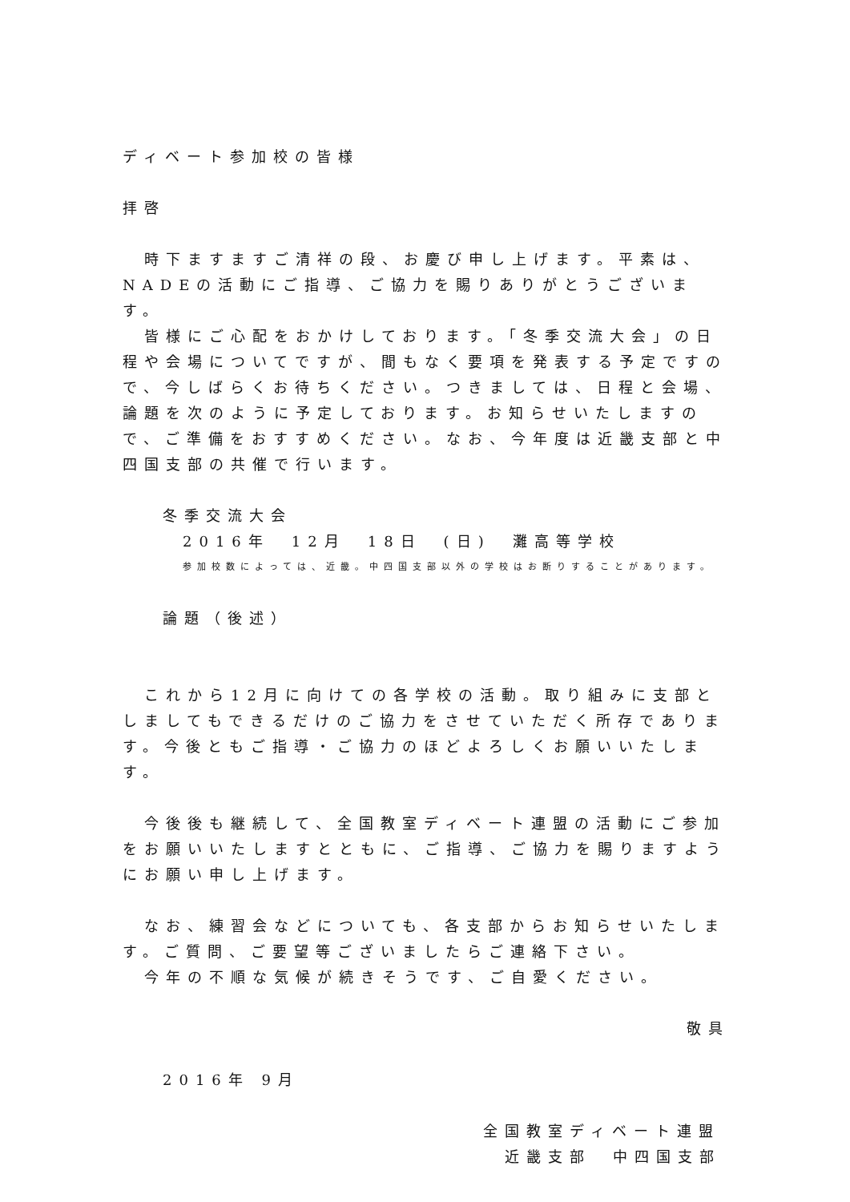ディベート参加校の皆様
拝啓
　時下ますますご清祥の段、お慶び申し上げます。平素は、NADEの活動にご指導、ご協力を賜りありがとうございます。
　皆様にご心配をおかけしております。「冬季交流大会」の日程や会場についてですが、間もなく要項を発表する予定ですので、今しばらくお待ちください。つきましては、日程と会場、論題を次のように予定しております。お知らせいたしますので、ご準備をおすすめください。なお、今年度は近畿支部と中四国支部の共催で行います。
冬季交流大会
2016年　12月　18日　(日)　灘高等学校
参加校数によっては、近畿。中四国支部以外の学校はお断りすることがあります。
論題（後述）
　これから12月に向けての各学校の活動。取り組みに支部としましてもできるだけのご協力をさせていただく所存であります。今後ともご指導・ご協力のほどよろしくお願いいたします。
　今後後も継続して、全国教室ディベート連盟の活動にご参加をお願いいたしますとともに、ご指導、ご協力を賜りますようにお願い申し上げます。
　なお、練習会などについても、各支部からお知らせいたします。ご質問、ご要望等ございましたらご連絡下さい。
　今年の不順な気候が続きそうです、ご自愛ください。
敬具
2016年 9月
全国教室ディベート連盟
　近畿支部　中四国支部